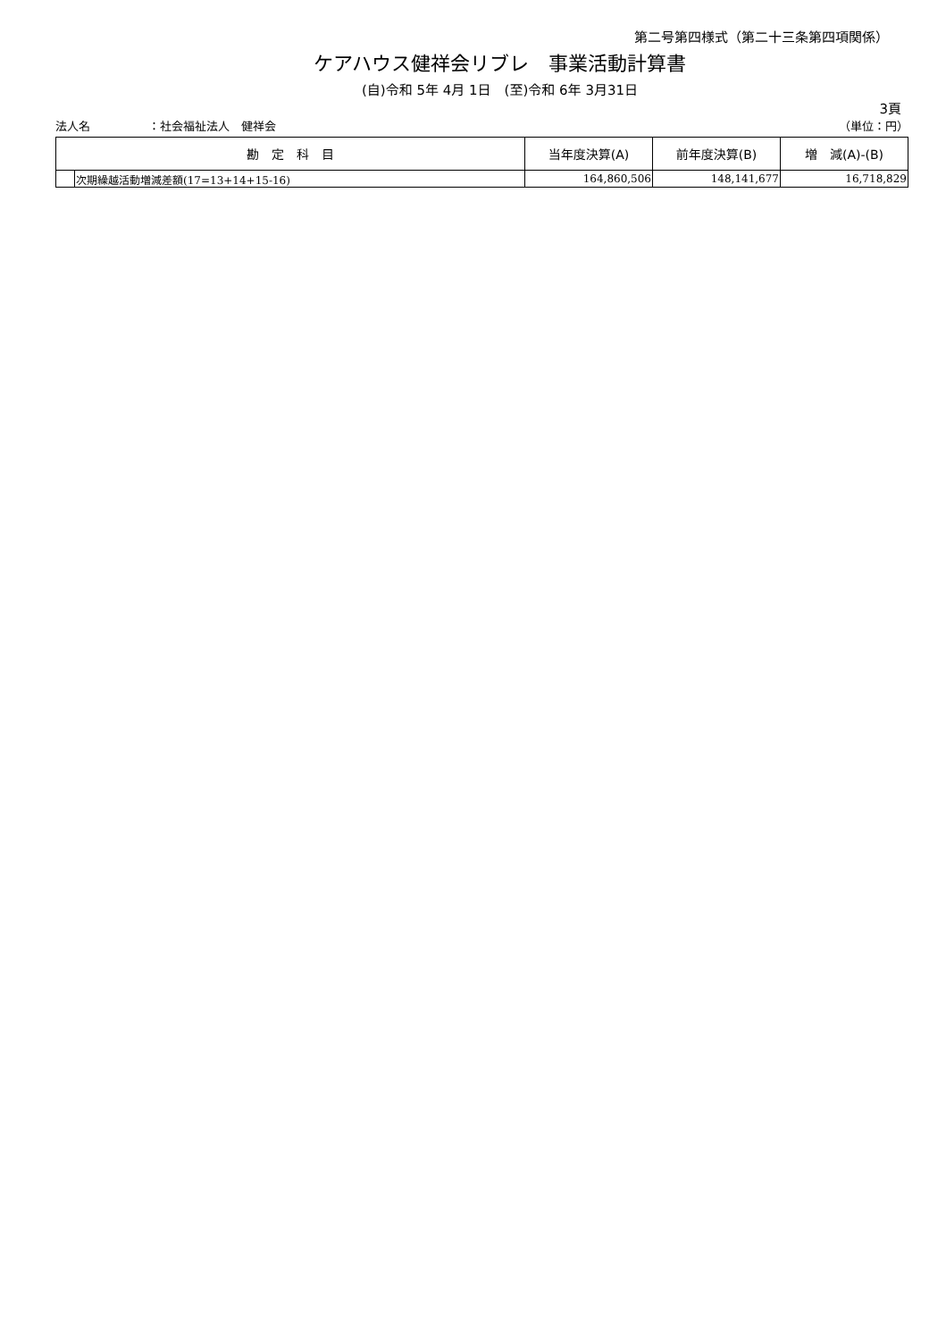第二号第四様式（第二十三条第四項関係）
ケアハウス健祥会リブレ　事業活動計算書
(自)令和 5年 4月 1日　(至)令和 6年 3月31日
3頁
法人名　　　　　：社会福祉法人　健祥会 （単位：円）
| 勘 定 科 目 | | 当年度決算(A) | 前年度決算(B) | 増 減(A)-(B) |
| --- | --- | --- | --- | --- |
| | 次期繰越活動増減差額(17=13+14+15-16) | 164,860,506 | 148,141,677 | 16,718,829 |